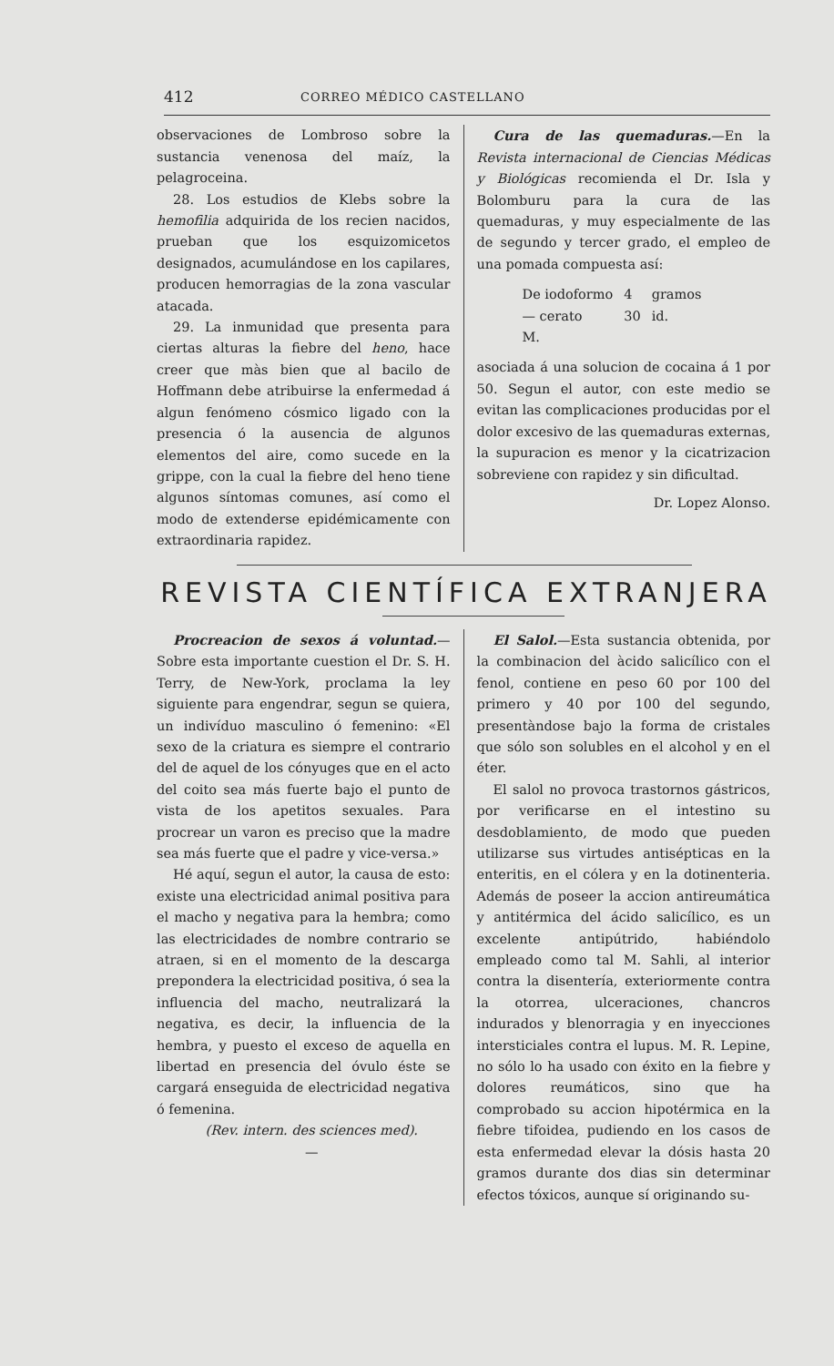412 CORREO MÉDICO CASTELLANO
observaciones de Lombroso sobre la sustancia venenosa del maíz, la pelagroceina.
28. Los estudios de Klebs sobre la hemofilia adquirida de los recien nacidos, prueban que los esquizomicetos designados, acumulándose en los capilares, producen hemorragias de la zona vascular atacada.
29. La inmunidad que presenta para ciertas alturas la fiebre del heno, hace creer que màs bien que al bacilo de Hoffmann debe atribuirse la enfermedad á algun fenómeno cósmico ligado con la presencia ó la ausencia de algunos elementos del aire, como sucede en la grippe, con la cual la fiebre del heno tiene algunos síntomas comunes, así como el modo de extenderse epidémicamente con extraordinaria rapidez.
Cura de las quemaduras.—En la Revista internacional de Ciencias Médicas y Biológicas recomienda el Dr. Isla y Bolomburu para la cura de las quemaduras, y muy especialmente de las de segundo y tercer grado, el empleo de una pomada compuesta así:
| De iodoformo | 4 | gramos |
| — cerato | 30 | id. |
| M. | | |
asociada á una solucion de cocaina á 1 por 50. Segun el autor, con este medio se evitan las complicaciones producidas por el dolor excesivo de las quemaduras externas, la supuracion es menor y la cicatrizacion sobreviene con rapidez y sin dificultad.
Dr. Lopez Alonso.
REVISTA CIENTÍFICA EXTRANJERA
Procreacion de sexos á voluntad.—Sobre esta importante cuestion el Dr. S. H. Terry, de New-York, proclama la ley siguiente para engendrar, segun se quiera, un indivíduo masculino ó femenino: «El sexo de la criatura es siempre el contrario del de aquel de los cónyuges que en el acto del coito sea más fuerte bajo el punto de vista de los apetitos sexuales. Para procrear un varon es preciso que la madre sea más fuerte que el padre y vice-versa.»
Hé aquí, segun el autor, la causa de esto: existe una electricidad animal positiva para el macho y negativa para la hembra; como las electricidades de nombre contrario se atraen, si en el momento de la descarga prepondera la electricidad positiva, ó sea la influencia del macho, neutralizará la negativa, es decir, la influencia de la hembra, y puesto el exceso de aquella en libertad en presencia del óvulo éste se cargará enseguida de electricidad negativa ó femenina.
(Rev. intern. des sciences med).
—
El Salol.—Esta sustancia obtenida, por la combinacion del àcido salicílico con el fenol, contiene en peso 60 por 100 del primero y 40 por 100 del segundo, presentàndose bajo la forma de cristales que sólo son solubles en el alcohol y en el éter.
El salol no provoca trastornos gástricos, por verificarse en el intestino su desdoblamiento, de modo que pueden utilizarse sus virtudes antisépticas en la enteritis, en el cólera y en la dotinenteria. Además de poseer la accion antireumática y antitérmica del ácido salicílico, es un excelente antipútrido, habiéndolo empleado como tal M. Sahli, al interior contra la disentería, exteriormente contra la otorrea, ulceraciones, chancros indurados y blenorragia y en inyecciones intersticiales contra el lupus. M. R. Lepine, no sólo lo ha usado con éxito en la fiebre y dolores reumáticos, sino que ha comprobado su accion hipotérmica en la fiebre tifoidea, pudiendo en los casos de esta enfermedad elevar la dósis hasta 20 gramos durante dos dias sin determinar efectos tóxicos, aunque sí originando su-